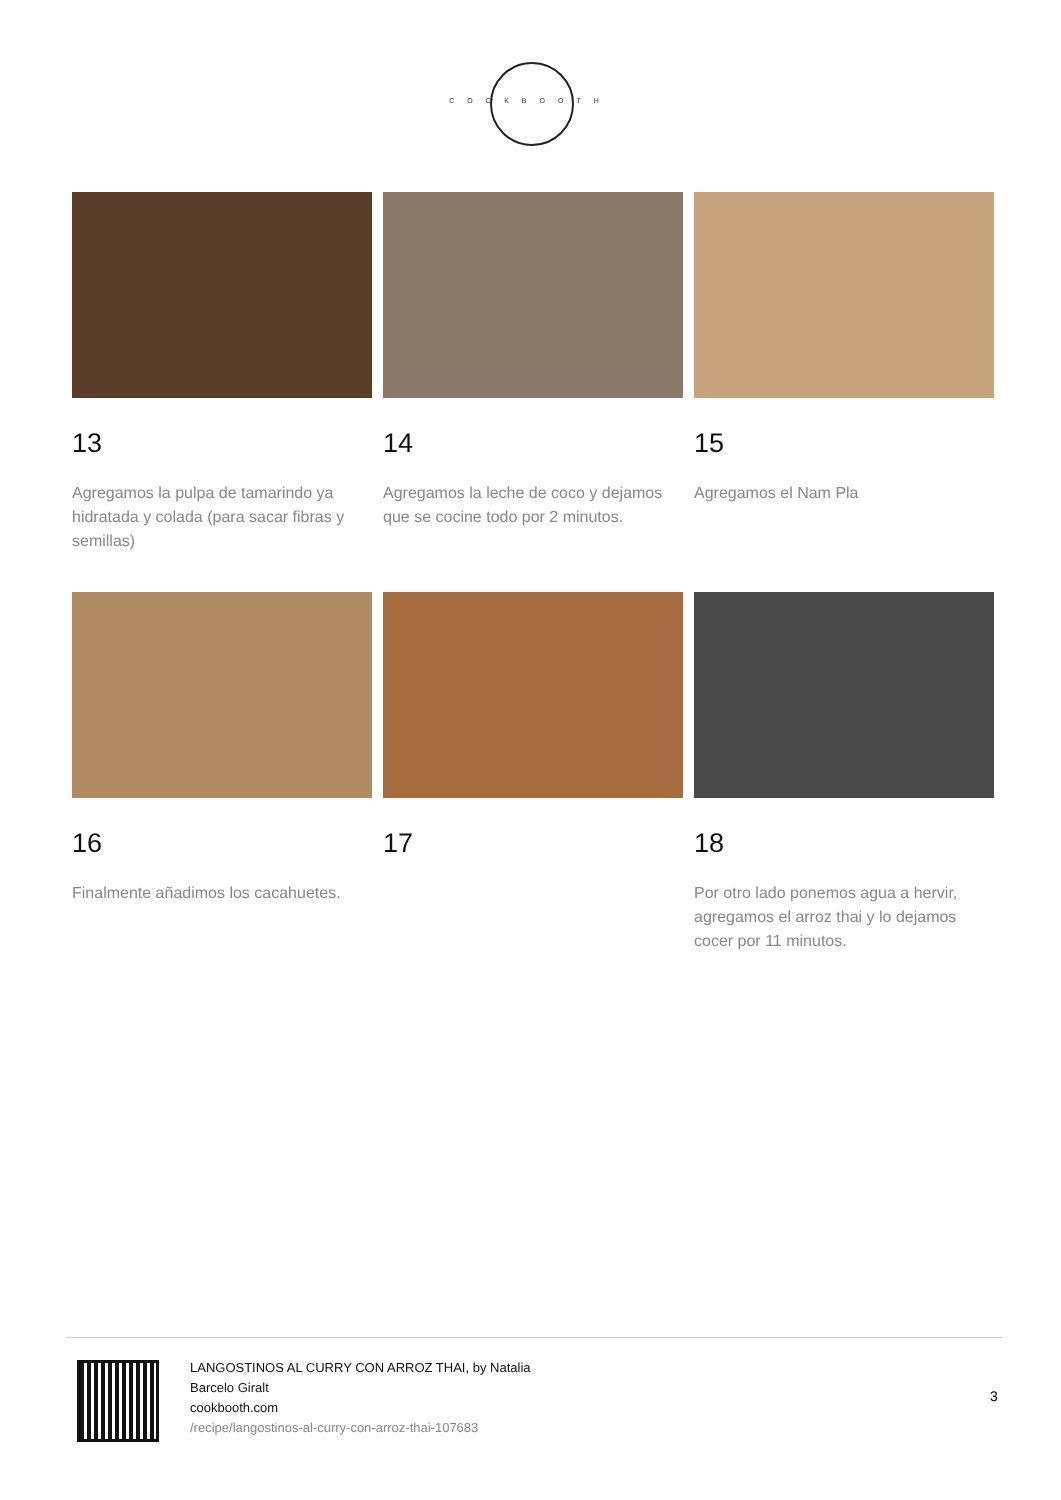COOKBOOTH
13
Agregamos la pulpa de tamarindo ya hidratada y colada (para sacar fibras y semillas)
14
Agregamos la leche de coco y dejamos que se cocine todo por 2 minutos.
15
Agregamos el Nam Pla
16
Finalmente añadimos los cacahuetes.
17
18
Por otro lado ponemos agua a hervir, agregamos el arroz thai y lo dejamos cocer por 11 minutos.
LANGOSTINOS AL CURRY CON ARROZ THAI, by Natalia Barcelo Giralt
cookbooth.com
/recipe/langostinos-al-curry-con-arroz-thai-107683
3